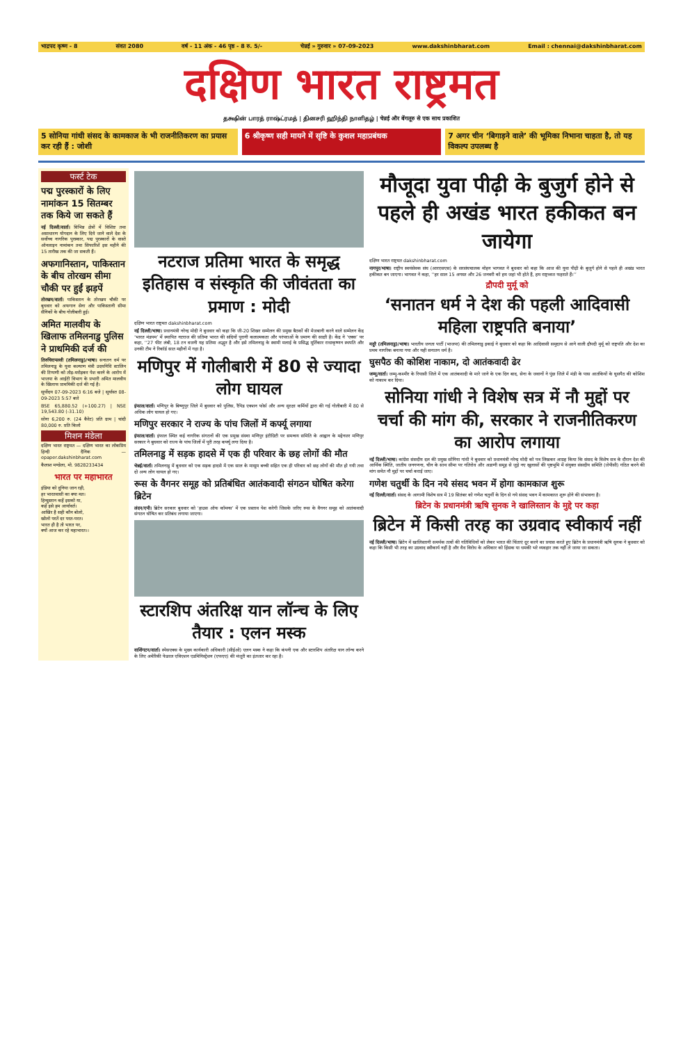भाद्रपद कृष्ण - 8 संवत 2080 वर्ष - 11 अंक - 46 पृष्ठ - 8 रु. 5/- चेन्नई » गुरुवार » 07-09-2023 www.dakshinbharat.com Email : chennai@dakshinbharat.com
दक्षिण भारत राष्ट्रमत
தக்ஷின் பாரத் ராஷ்ட்ரமத் | தினசரி ஹிந்தி நாளிதழ் | चेन्नई और बेंगलूरु से एक साथ प्रकाशित
5 सोनिया गांधी संसद के कामकाज के भी राजनीतिकरण का प्रयास कर रही हैं : जोशी
6 श्रीकृष्ण सही मायने में सृष्टि के कुशल महाप्रबंधक
7 अगर चीन ‘बिगाड़ने वाले’ की भूमिका निभाना चाहता है, तो यह विकल्प उपलब्ध है
फर्स्ट टेक
पद्म पुरस्कारों के लिए नामांकन 15 सितम्बर तक किये जा सकते हैं
नई दिल्ली/वार्ता। विभिन्न क्षेत्रों में विशिष्ट तथा असाधारण योगदान के लिए दिये जाने वाले देश के सर्वोच्च नागरिक पुरस्कार, पद्म पुरस्कारों के वास्ते ऑनलाइन नामांकन तथा सिफारिशें इस महीने की 15 तारीख तक की जा सकती हैं।
अफगानिस्तान, पाकिस्तान के बीच तोरखम सीमा चौकी पर हुईं झड़पें
तोरखम/वार्ता। पाकिस्तान के तोरखम चौकी पर बुधवार को अफगान सेना और पाकिस्तानी सीमा सैनिकों के बीच गोलीबारी हुई।
अमित मालवीय के खिलाफ तमिलनाडु पुलिस ने प्राथमिकी दर्ज की
तिरुचिरापल्ली (तमिलनाडु)/भाषा। सनातन धर्म पर तमिलनाडु के युवा कल्याण मंत्री उदयनिधि स्टालिन की टिप्पणी को तोड़-मरोड़कर पेश करने के आरोप में भाजपा के आईटी विभाग के प्रभारी अमित मालवीय के खिलाफ प्राथमिकी दर्ज की गई है।
सूर्योदय 07-09-2023 6:16 बजे | सूर्यास्त 08-09-2023 5:57 बजे
BSE 65,880.52 (+100.27) | NSE 19,543.80 (-31.10)
सोना 6,200 रु. (24 कैरेट) प्रति ग्राम | चांदी 80,000 रु. प्रति किलो
मिशन मंडेला
दक्षिण भारत राष्ट्रमत — दक्षिण भारत का लोकप्रिय हिन्दी दैनिक — epaper.dakshinbharat.com
कैलाश मण्डेला, मो. 9828233434
भारत पर महाभारत
इंडिया को दुनिया जान रही,
हर भारतवासी का क्या मत।
हिन्दुस्तान कहें इसको या,
कहें इसे हम आर्यावर्त।
आखिर है सही कौन बोलो,
खोलो परतें दर परत-परत।
भारत ही है तो भारत पर,
क्यों आज कर रहे महाभारत।।
नटराज प्रतिमा भारत के समृद्ध इतिहास व संस्कृति की जीवंतता का प्रमाण : मोदी
दक्षिण भारत राष्ट्रमत dakshinbharat.com
नई दिल्ली/भाषा। प्रधानमंत्री नरेन्द्र मोदी ने बुधवार को कहा कि जी-20 शिखर सम्मेलन की प्रमुख बैठकों की मेजबानी करने वाले सम्मेलन केंद्र ‘भारत मंडपम’ में स्थापित नटराज की प्रतिमा भारत की सदियों पुरानी कलात्मकता और परंपराओं के प्रमाण की साक्षी है। केंद्र ने ‘एक्स’ पर कहा, ‘‘27 फीट लंबी, 18 टन वजनी यह प्रतिमा अद्भुत है और इसे तमिलनाडु के स्वामी मलाई के प्रसिद्ध मूर्तिकार राधाकृष्णन स्थपति और उनकी टीम ने रिकॉर्ड सात महीनों में गढ़ा है।
मणिपुर में गोलीबारी में 80 से ज्यादा लोग घायल
इंफाल/वार्ता। मणिपुर के बिष्णुपुर जिले में बुधवार को पुलिस, रैपिड एक्शन फोर्स और अन्य सुरक्षा कर्मियों द्वारा की गई गोलीबारी में 80 से अधिक लोग घायल हो गए।
मणिपुर सरकार ने राज्य के पांच जिलों में कर्फ्यू लगाया
इंफाल/वार्ता। इंफाल स्थित कई नागरिक संगठनों की एक प्रमुख संस्था मणिपुर इंटीग्रिटी पर समन्वय समिति के आह्वान के मद्देनजर मणिपुर सरकार ने बुधवार को राज्य के पांच जिलों में पूरी तरह कर्फ्यू लगा दिया है।
तमिलनाडु में सड़क हादसे में एक ही परिवार के छह लोगों की मौत
चेन्नई/वार्ता। तमिलनाडु में बुधवार को एक सड़क हादसे में एक साल के मासूम बच्ची सहित एक ही परिवार को छह लोगों की मौत हो गयी तथा दो अन्य लोग घायल हो गए।
रूस के वैगनर समूह को प्रतिबंधित आतंकवादी संगठन घोषित करेगा ब्रिटेन
लंदन/एपी। ब्रिटेन सरकार बुधवार को ‘हाउस ऑफ कॉमन्स’ में एक प्रस्ताव पेश करेगी जिसके जरिए रूस के वैगनर समूह को आतंकवादी संगठन घोषित कर प्रतिबंध लगाया जाएगा।
स्टारशिप अंतरिक्ष यान लॉन्च के लिए तैयार : एलन मस्क
वाशिंगटन/वार्ता। स्पेसएक्स के मुख्य कार्यकारी अधिकारी (सीईओ) एलन मस्क ने कहा कि कंपनी एक और स्टारशिप अंतरिक्ष यान लॉन्च करने के लिए अमेरिकी फेडरल एविएशन एडमिनिस्ट्रेशन (एफएए) की मंजूरी का इंतजार कर रहा है।
मौजूदा युवा पीढ़ी के बुजुर्ग होने से पहले ही अखंड भारत हकीकत बन जायेगा
दक्षिण भारत राष्ट्रमत dakshinbharat.com
नागपुर/भाषा। राष्ट्रीय स्वयंसेवक संघ (आरएसएस) के सरसंघचालक मोहन भागवत ने बुधवार को कहा कि आज की युवा पीढ़ी के बुजुर्ग होने से पहले ही अखंड भारत हकीकत बन जाएगा। भागवत ने कहा, ‘‘हर साल 15 अगस्त और 26 जनवरी को हम जहां भी होते हैं, हम राष्ट्रध्वज फहराते हैं।’’
द्रौपदी मुर्मू को
‘सनातन धर्म ने देश की पहली आदिवासी महिला राष्ट्रपति बनाया’
मदुरै (तमिलनाडु)/भाषा। भारतीय जनता पार्टी (भाजपा) की तमिलनाडु इकाई ने बुधवार को कहा कि आदिवासी समुदाय से आने वाली द्रौपदी मुर्मू को राष्ट्रपति और देश का प्रथम नागरिक बनाया गया और यही सनातन धर्म है।
घुसपैठ की कोशिश नाकाम, दो आतंकवादी ढेर
जम्मू/वार्ता। जम्मू-कश्मीर के रियासी जिले में एक आतंकवादी के मारे जाने के एक दिन बाद, सेना के जवानों ने पुंछ जिले में मंडी के पास आतंकियों के घुसपैठ की कोशिश को नाकाम कर दिया।
सोनिया गांधी ने विशेष सत्र में नौ मुद्दों पर चर्चा की मांग की, सरकार ने राजनीतिकरण का आरोप लगाया
नई दिल्ली/भाषा। कांग्रेस संसदीय दल की प्रमुख सोनिया गांधी ने बुधवार को प्रधानमंत्री नरेन्द्र मोदी को पत्र लिखकर आग्रह किया कि संसद के विशेष सत्र के दौरान देश की आर्थिक स्थिति, जातीय जनगणना, चीन के साथ सीमा पर गतिरोध और अडाणी समूह से जुड़े नए खुलासों की पृष्ठभूमि में संयुक्त संसदीय समिति (जेपीसी) गठित करने की मांग समेत नौ मुद्दों पर चर्चा कराई जाए।
गणेश चतुर्थी के दिन नये संसद भवन में होगा कामकाज शुरू
नई दिल्ली/वार्ता। संसद के आगामी विशेष सत्र में 19 सितंबर को गणेश चतुर्थी के दिन से नये संसद भवन में कामकाज शुरू होने की संभावना है।
ब्रिटेन के प्रधानमंत्री ऋषि सुनक ने खालिस्तान के मुद्दे पर कहा
ब्रिटेन में किसी तरह का उग्रवाद स्वीकार्य नहीं
नई दिल्ली/भाषा। ब्रिटेन में खालिस्तानी समर्थक तत्वों की गतिविधियों को लेकर भारत की चिंताएं दूर करने का प्रयास करते हुए ब्रिटेन के प्रधानमंत्री ऋषि सुनक ने बुधवार को कहा कि किसी भी तरह का उग्रवाद स्वीकार्य नहीं है और वैध विरोध के अधिकार को हिंसक या धमकी भरे व्यवहार तक नहीं ले जाया जा सकता।